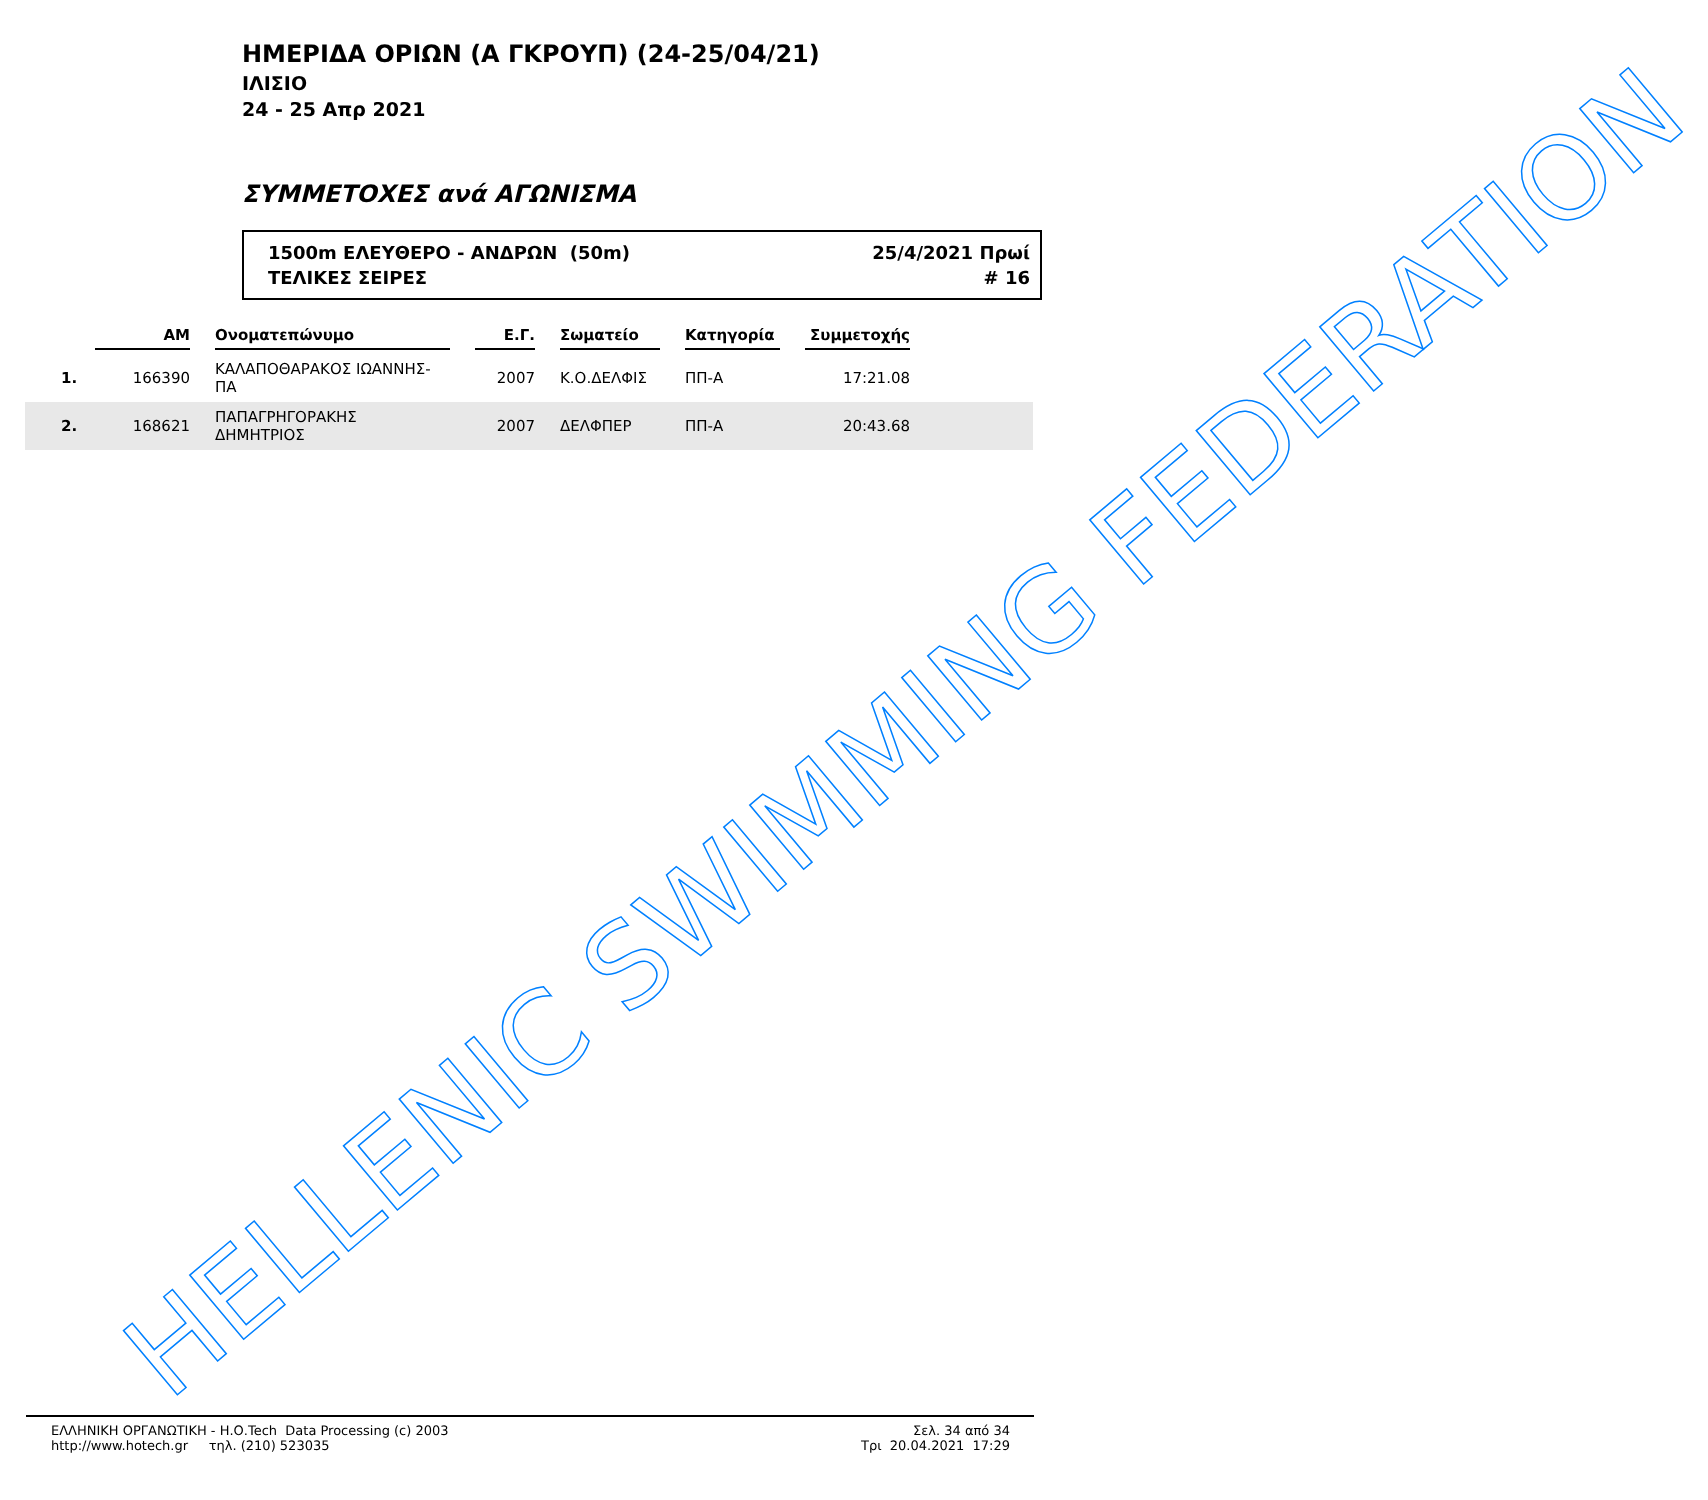ΗΜΕΡΙΔΑ ΟΡΙΩΝ (Α ΓΚΡΟΥΠ) (24-25/04/21)
ΙΛΙΣΙΟ
24 - 25 Απρ 2021
ΣΥΜΜΕΤΟΧΕΣ ανά ΑΓΩΝΙΣΜΑ
1500m ΕΛΕΥΘΕΡΟ - ΑΝΔΡΩΝ (50m)
ΤΕΛΙΚΕΣ ΣΕΙΡΕΣ
25/4/2021 Πρωί
# 16
| | ΑΜ | | Ονοματεπώνυμο | | Ε.Γ. | | Σωματείο | | Κατηγορία | | Συμμετοχής | |
| --- | --- | --- | --- | --- | --- | --- | --- | --- | --- | --- | --- | --- |
| 1. | 166390 | | ΚΑΛΑΠΟΘΑΡΑΚΟΣ ΙΩΑΝΝΗΣ-ΠΑ | | 2007 | | Κ.Ο.ΔΕΛΦΙΣ | | ΠΠ-Α | | 17:21.08 | |
| 2. | 168621 | | ΠΑΠΑΓΡΗΓΟΡΑΚΗΣ ΔΗΜΗΤΡΙΟΣ | | 2007 | | ΔΕΛΦΠΕΡ | | ΠΠ-Α | | 20:43.68 | |
HELLENIC SWIMMING FEDERATION
ΕΛΛΗΝΙΚΗ ΟΡΓΑΝΩΤΙΚΗ - Η.Ο.Tech Data Processing (c) 2003
http://www.hotech.gr τηλ. (210) 523035
Σελ. 34 από 34
Τρι 20.04.2021 17:29